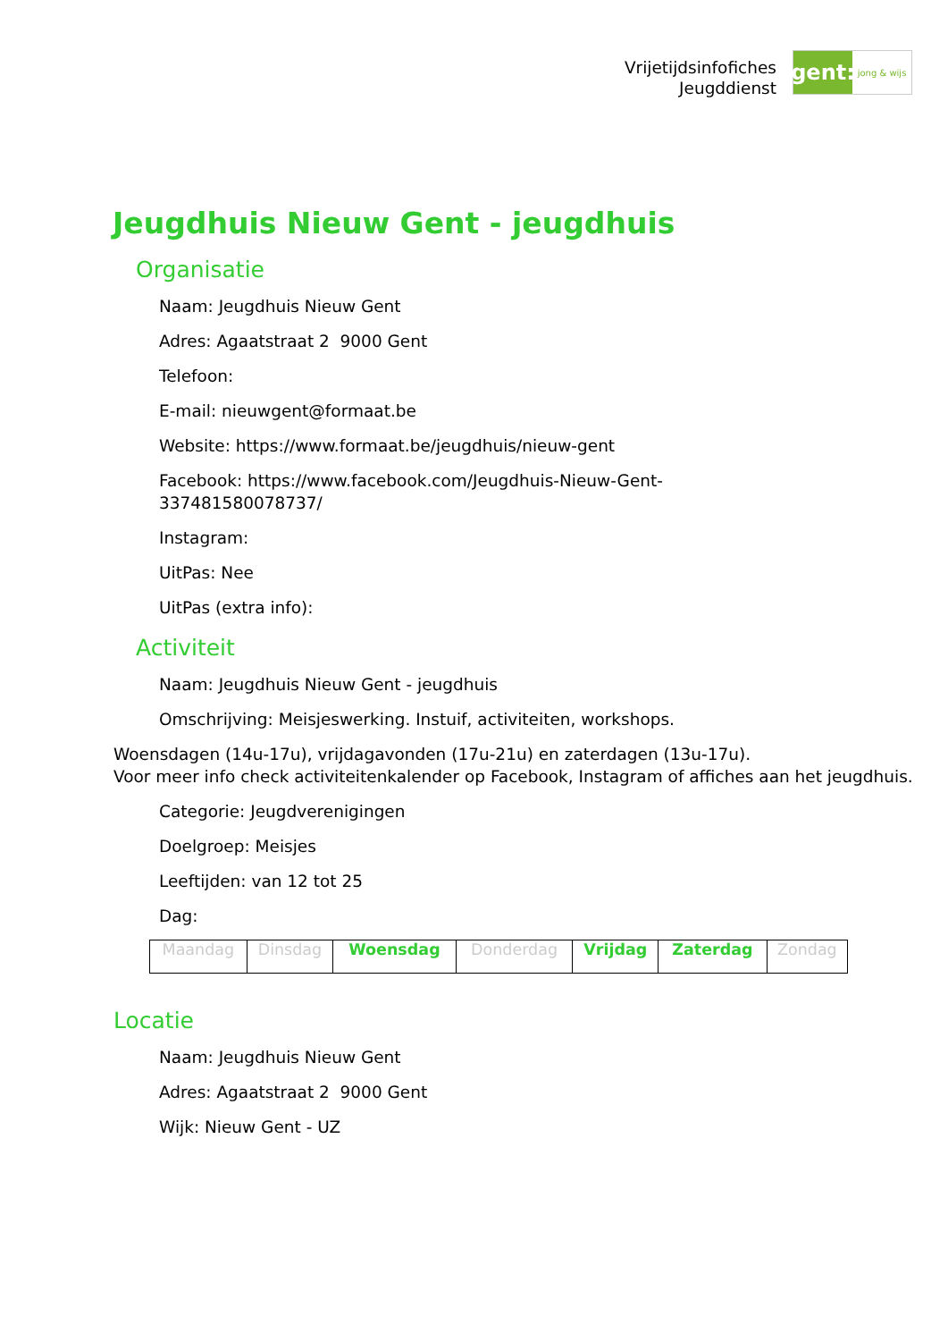Vrijetijdsinfofiches
Jeugddienst
gent:
jong & wijs
Jeugdhuis Nieuw Gent - jeugdhuis
Organisatie
Naam: Jeugdhuis Nieuw Gent
Adres: Agaatstraat 2 9000 Gent
Telefoon:
E-mail: nieuwgent@formaat.be
Website: https://www.formaat.be/jeugdhuis/nieuw-gent
Facebook: https://www.facebook.com/Jeugdhuis-Nieuw-Gent-
337481580078737/
Instagram:
UitPas: Nee
UitPas (extra info):
Activiteit
Naam: Jeugdhuis Nieuw Gent - jeugdhuis
Omschrijving: Meisjeswerking. Instuif, activiteiten, workshops.
Woensdagen (14u-17u), vrijdagavonden (17u-21u) en zaterdagen (13u-17u).
Voor meer info check activiteitenkalender op Facebook, Instagram of affiches aan het jeugdhuis.
Categorie: Jeugdverenigingen
Doelgroep: Meisjes
Leeftijden: van 12 tot 25
Dag:
| Maandag | Dinsdag | Woensdag | Donderdag | Vrijdag | Zaterdag | Zondag |
Locatie
Naam: Jeugdhuis Nieuw Gent
Adres: Agaatstraat 2 9000 Gent
Wijk: Nieuw Gent - UZ